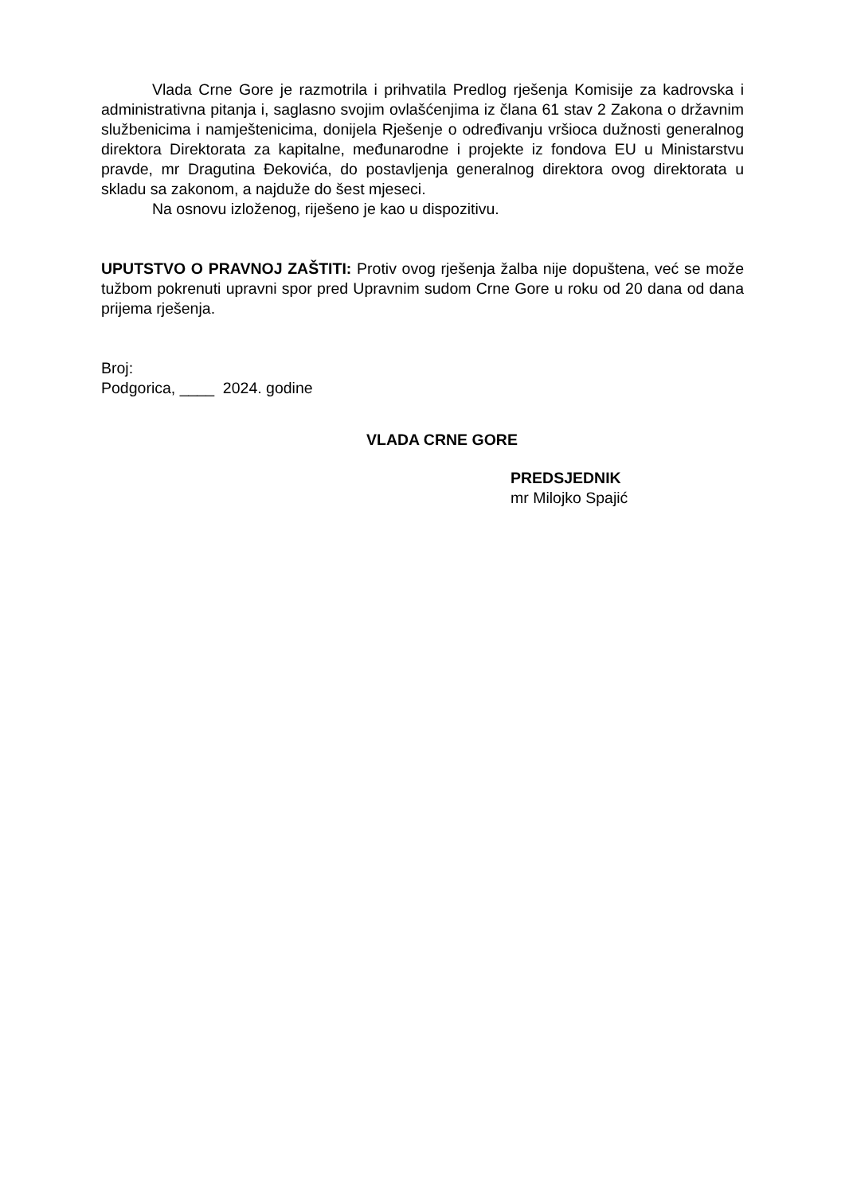Vlada Crne Gore je razmotrila i prihvatila Predlog rješenja Komisije za kadrovska i administrativna pitanja i, saglasno svojim ovlašćenjima iz člana 61 stav 2 Zakona o državnim službenicima i namještenicima, donijela Rješenje o određivanju vršioca dužnosti generalnog direktora Direktorata za kapitalne, međunarodne i projekte iz fondova EU u Ministarstvu pravde, mr Dragutina Đekovića, do postavljenja generalnog direktora ovog direktorata u skladu sa zakonom, a najduže do šest mjeseci.
Na osnovu izloženog, riješeno je kao u dispozitivu.
UPUTSTVO O PRAVNOJ ZAŠTITI: Protiv ovog rješenja žalba nije dopuštena, već se može tužbom pokrenuti upravni spor pred Upravnim sudom Crne Gore u roku od 20 dana od dana prijema rješenja.
Broj:
Podgorica, ____ 2024. godine
VLADA CRNE GORE
PREDSJEDNIK
mr Milojko Spajić